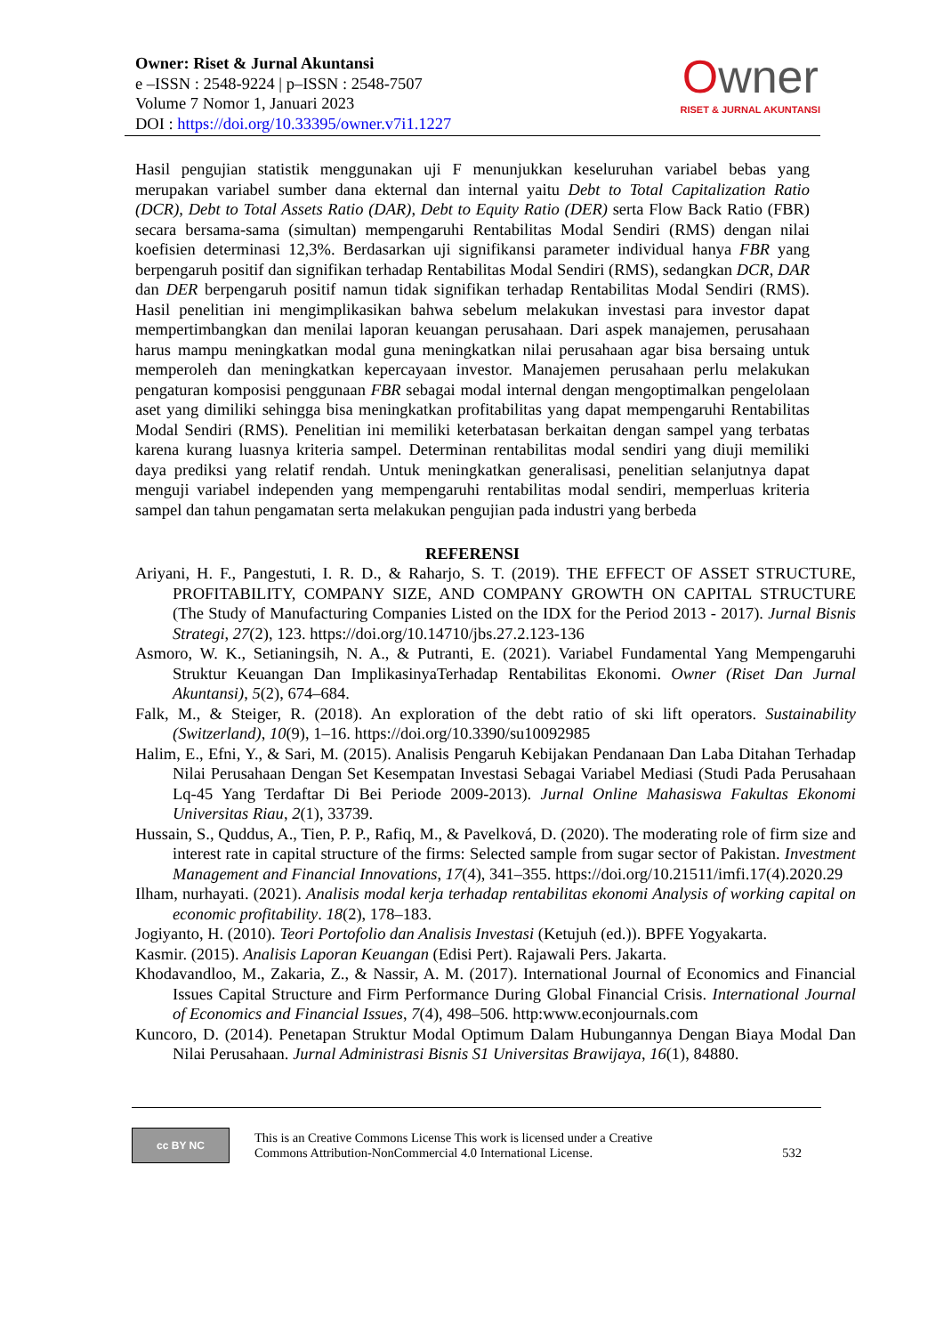Owner: Riset & Jurnal Akuntansi
e –ISSN : 2548-9224 | p–ISSN : 2548-7507
Volume 7 Nomor 1, Januari 2023
DOI : https://doi.org/10.33395/owner.v7i1.1227
Owner
RISET & JURNAL AKUNTANSI
Hasil pengujian statistik menggunakan uji F menunjukkan keseluruhan variabel bebas yang merupakan variabel sumber dana ekternal dan internal yaitu Debt to Total Capitalization Ratio (DCR), Debt to Total Assets Ratio (DAR), Debt to Equity Ratio (DER) serta Flow Back Ratio (FBR) secara bersama-sama (simultan) mempengaruhi Rentabilitas Modal Sendiri (RMS) dengan nilai koefisien determinasi 12,3%. Berdasarkan uji signifikansi parameter individual hanya FBR yang berpengaruh positif dan signifikan terhadap Rentabilitas Modal Sendiri (RMS), sedangkan DCR, DAR dan DER berpengaruh positif namun tidak signifikan terhadap Rentabilitas Modal Sendiri (RMS). Hasil penelitian ini mengimplikasikan bahwa sebelum melakukan investasi para investor dapat mempertimbangkan dan menilai laporan keuangan perusahaan. Dari aspek manajemen, perusahaan harus mampu meningkatkan modal guna meningkatkan nilai perusahaan agar bisa bersaing untuk memperoleh dan meningkatkan kepercayaan investor. Manajemen perusahaan perlu melakukan pengaturan komposisi penggunaan FBR sebagai modal internal dengan mengoptimalkan pengelolaan aset yang dimiliki sehingga bisa meningkatkan profitabilitas yang dapat mempengaruhi Rentabilitas Modal Sendiri (RMS). Penelitian ini memiliki keterbatasan berkaitan dengan sampel yang terbatas karena kurang luasnya kriteria sampel. Determinan rentabilitas modal sendiri yang diuji memiliki daya prediksi yang relatif rendah. Untuk meningkatkan generalisasi, penelitian selanjutnya dapat menguji variabel independen yang mempengaruhi rentabilitas modal sendiri, memperluas kriteria sampel dan tahun pengamatan serta melakukan pengujian pada industri yang berbeda
REFERENSI
Ariyani, H. F., Pangestuti, I. R. D., & Raharjo, S. T. (2019). THE EFFECT OF ASSET STRUCTURE, PROFITABILITY, COMPANY SIZE, AND COMPANY GROWTH ON CAPITAL STRUCTURE (The Study of Manufacturing Companies Listed on the IDX for the Period 2013 - 2017). Jurnal Bisnis Strategi, 27(2), 123. https://doi.org/10.14710/jbs.27.2.123-136
Asmoro, W. K., Setianingsih, N. A., & Putranti, E. (2021). Variabel Fundamental Yang Mempengaruhi Struktur Keuangan Dan ImplikasinyaTerhadap Rentabilitas Ekonomi. Owner (Riset Dan Jurnal Akuntansi), 5(2), 674–684.
Falk, M., & Steiger, R. (2018). An exploration of the debt ratio of ski lift operators. Sustainability (Switzerland), 10(9), 1–16. https://doi.org/10.3390/su10092985
Halim, E., Efni, Y., & Sari, M. (2015). Analisis Pengaruh Kebijakan Pendanaan Dan Laba Ditahan Terhadap Nilai Perusahaan Dengan Set Kesempatan Investasi Sebagai Variabel Mediasi (Studi Pada Perusahaan Lq-45 Yang Terdaftar Di Bei Periode 2009-2013). Jurnal Online Mahasiswa Fakultas Ekonomi Universitas Riau, 2(1), 33739.
Hussain, S., Quddus, A., Tien, P. P., Rafiq, M., & Pavelková, D. (2020). The moderating role of firm size and interest rate in capital structure of the firms: Selected sample from sugar sector of Pakistan. Investment Management and Financial Innovations, 17(4), 341–355. https://doi.org/10.21511/imfi.17(4).2020.29
Ilham, nurhayati. (2021). Analisis modal kerja terhadap rentabilitas ekonomi Analysis of working capital on economic profitability. 18(2), 178–183.
Jogiyanto, H. (2010). Teori Portofolio dan Analisis Investasi (Ketujuh (ed.)). BPFE Yogyakarta.
Kasmir. (2015). Analisis Laporan Keuangan (Edisi Pert). Rajawali Pers. Jakarta.
Khodavandloo, M., Zakaria, Z., & Nassir, A. M. (2017). International Journal of Economics and Financial Issues Capital Structure and Firm Performance During Global Financial Crisis. International Journal of Economics and Financial Issues, 7(4), 498–506. http:www.econjournals.com
Kuncoro, D. (2014). Penetapan Struktur Modal Optimum Dalam Hubungannya Dengan Biaya Modal Dan Nilai Perusahaan. Jurnal Administrasi Bisnis S1 Universitas Brawijaya, 16(1), 84880.
cc BY NC
This is an Creative Commons License This work is licensed under a Creative
Commons Attribution-NonCommercial 4.0 International License.
532